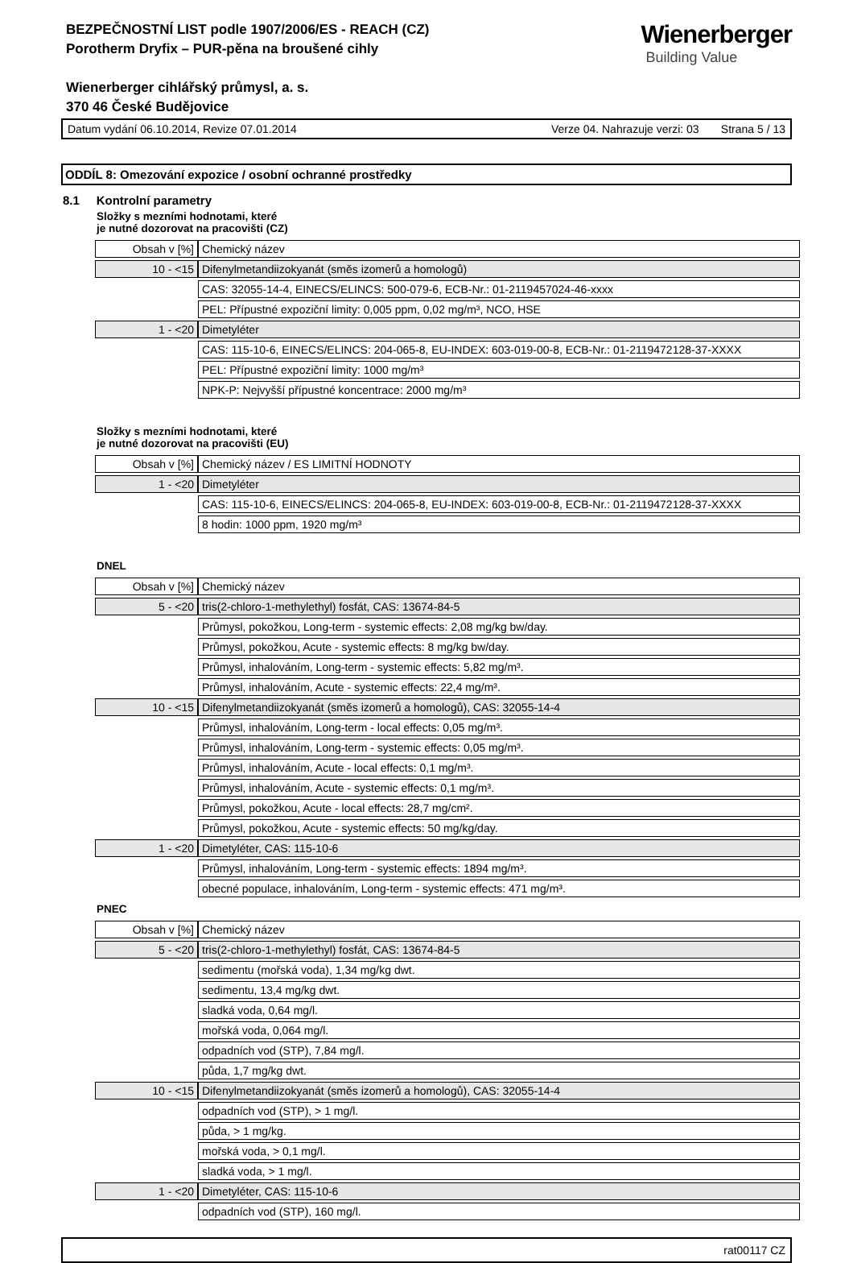Wienerberger
Building Value
BEZPEČNOSTNÍ LIST podle 1907/2006/ES - REACH (CZ)
Porotherm Dryfix – PUR-pěna na broušené cihly
Wienerberger cihlářský průmysl, a. s.
370 46 České Budějovice
Datum vydání 06.10.2014, Revize 07.01.2014 Verze 04. Nahrazuje verzi: 03 Strana 5 / 13
ODDÍL 8: Omezování expozice / osobní ochranné prostředky
8.1 Kontrolní parametry
Složky s mezními hodnotami, které
je nutné dozorovat na pracovišti (CZ)
| Obsah v [%] | Chemický název |
| 10 - <15 | Difenylmetandiizokyanát (směs izomerů a homologů) |
| | CAS: 32055-14-4, EINECS/ELINCS: 500-079-6, ECB-Nr.: 01-2119457024-46-xxxx |
| | PEL: Přípustné expoziční limity: 0,005 ppm, 0,02 mg/m³, NCO, HSE |
| 1 - <20 | Dimetyléter |
| | CAS: 115-10-6, EINECS/ELINCS: 204-065-8, EU-INDEX: 603-019-00-8, ECB-Nr.: 01-2119472128-37-XXXX |
| | PEL: Přípustné expoziční limity: 1000 mg/m³ |
| | NPK-P: Nejvyšší přípustné koncentrace: 2000 mg/m³ |
Složky s mezními hodnotami, které
je nutné dozorovat na pracovišti (EU)
| Obsah v [%] | Chemický název / ES LIMITNÍ HODNOTY |
| 1 - <20 | Dimetyléter |
| | CAS: 115-10-6, EINECS/ELINCS: 204-065-8, EU-INDEX: 603-019-00-8, ECB-Nr.: 01-2119472128-37-XXXX |
| | 8 hodin: 1000 ppm, 1920 mg/m³ |
DNEL
| Obsah v [%] | Chemický název |
| 5 - <20 | tris(2-chloro-1-methylethyl) fosfát, CAS: 13674-84-5 |
| | Průmysl, pokožkou, Long-term - systemic effects: 2,08 mg/kg bw/day. |
| | Průmysl, pokožkou, Acute - systemic effects: 8 mg/kg bw/day. |
| | Průmysl, inhalováním, Long-term - systemic effects: 5,82 mg/m³. |
| | Průmysl, inhalováním, Acute - systemic effects: 22,4 mg/m³. |
| 10 - <15 | Difenylmetandiizokyanát (směs izomerů a homologů), CAS: 32055-14-4 |
| | Průmysl, inhalováním, Long-term - local effects: 0,05 mg/m³. |
| | Průmysl, inhalováním, Long-term - systemic effects: 0,05 mg/m³. |
| | Průmysl, inhalováním, Acute - local effects: 0,1 mg/m³. |
| | Průmysl, inhalováním, Acute - systemic effects: 0,1 mg/m³. |
| | Průmysl, pokožkou, Acute - local effects: 28,7 mg/cm². |
| | Průmysl, pokožkou, Acute - systemic effects: 50 mg/kg/day. |
| 1 - <20 | Dimetyléter, CAS: 115-10-6 |
| | Průmysl, inhalováním, Long-term - systemic effects: 1894 mg/m³. |
| | obecné populace, inhalováním, Long-term - systemic effects: 471 mg/m³. |
PNEC
| Obsah v [%] | Chemický název |
| 5 - <20 | tris(2-chloro-1-methylethyl) fosfát, CAS: 13674-84-5 |
| | sedimentu (mořská voda), 1,34 mg/kg dwt. |
| | sedimentu, 13,4 mg/kg dwt. |
| | sladká voda, 0,64 mg/l. |
| | mořská voda, 0,064 mg/l. |
| | odpadních vod (STP), 7,84 mg/l. |
| | půda, 1,7 mg/kg dwt. |
| 10 - <15 | Difenylmetandiizokyanát (směs izomerů a homologů), CAS: 32055-14-4 |
| | odpadních vod (STP), > 1 mg/l. |
| | půda, > 1 mg/kg. |
| | mořská voda, > 0,1 mg/l. |
| | sladká voda, > 1 mg/l. |
| 1 - <20 | Dimetyléter, CAS: 115-10-6 |
| | odpadních vod (STP), 160 mg/l. |
rat00117 CZ